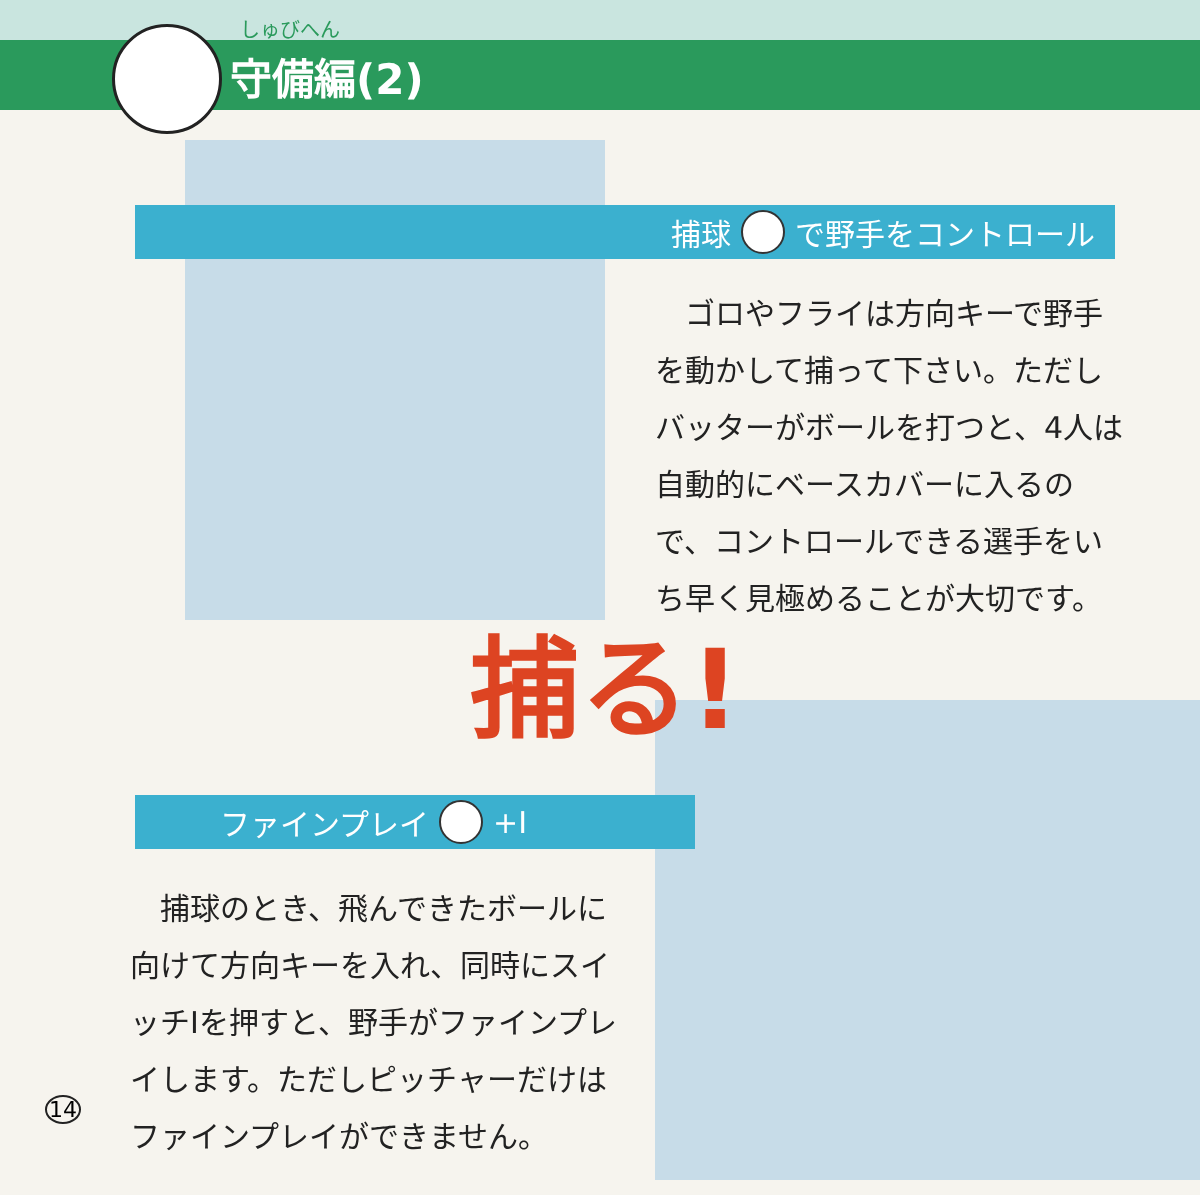守備編(2)
しゅびへん
捕球 で野手をコントロール
　ゴロやフライは方向キーで野手を動かして捕って下さい。ただしバッターがボールを打つと、4人は自動的にベースカバーに入るので、コントロールできる選手をいち早く見極めることが大切です。
捕る!
ファインプレイ +Ⅰ
　捕球のとき、飛んできたボールに向けて方向キーを入れ、同時にスイッチⅠを押すと、野手がファインプレイします。ただしピッチャーだけはファインプレイができません。
14